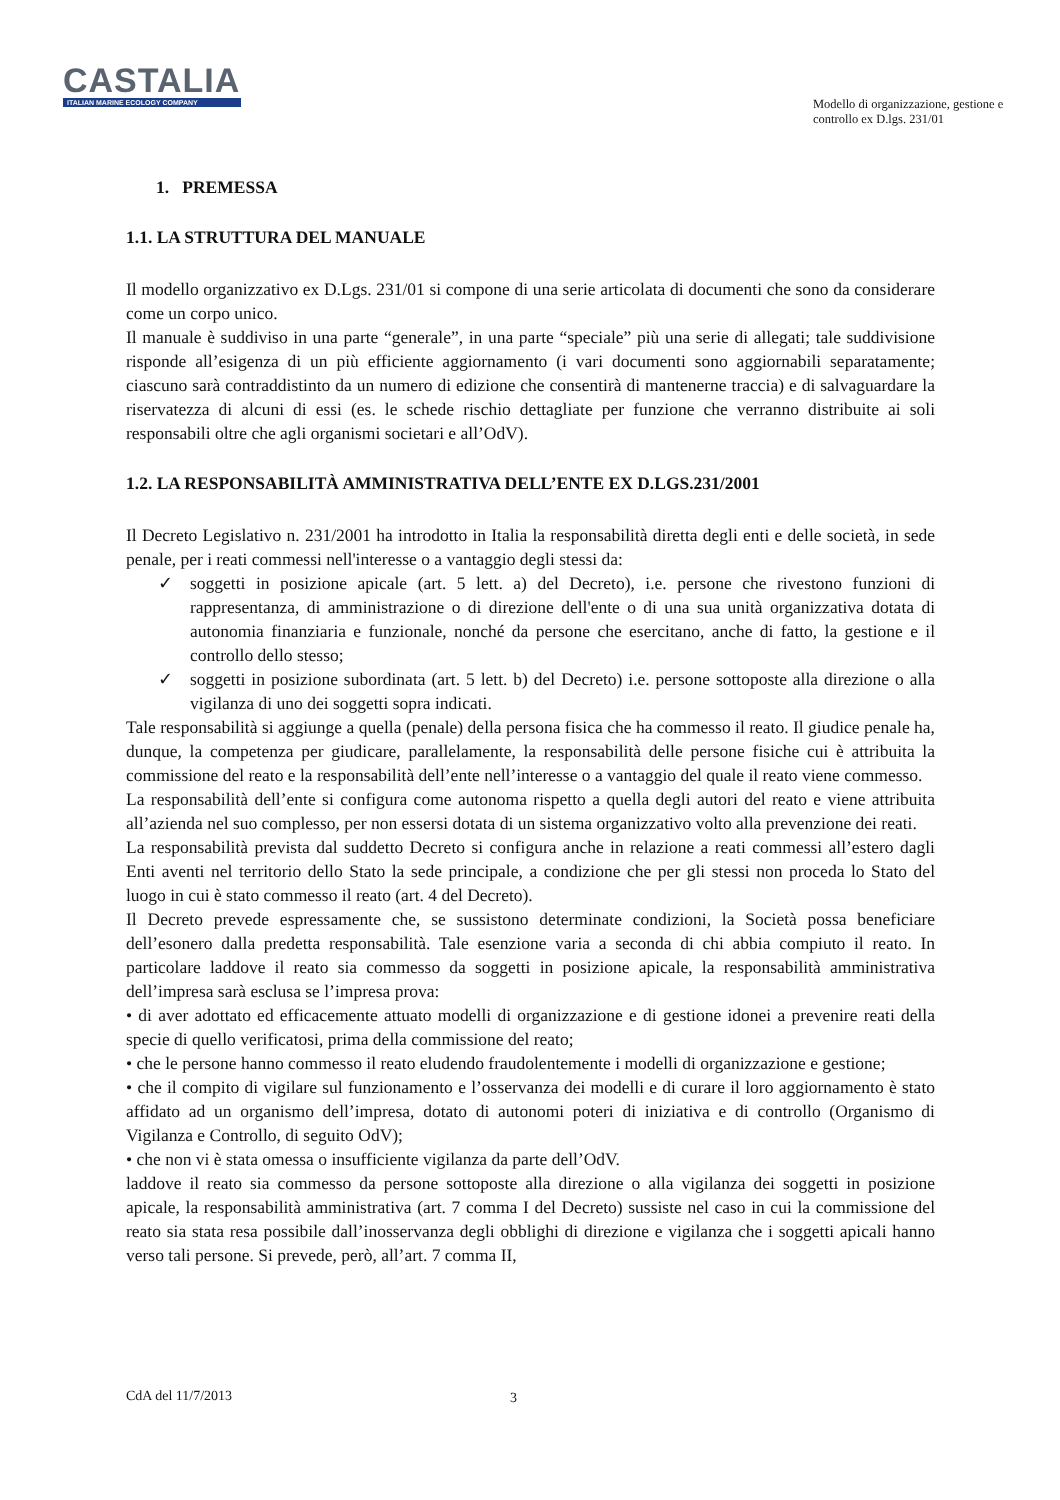CASTALIA
ITALIAN MARINE ECOLOGY COMPANY
Modello di organizzazione, gestione e controllo ex D.lgs. 231/01
1. PREMESSA
1.1. LA STRUTTURA DEL MANUALE
Il modello organizzativo ex D.Lgs. 231/01 si compone di una serie articolata di documenti che sono da considerare come un corpo unico.
Il manuale è suddiviso in una parte “generale”, in una parte “speciale” più una serie di allegati; tale suddivisione risponde all’esigenza di un più efficiente aggiornamento (i vari documenti sono aggiornabili separatamente; ciascuno sarà contraddistinto da un numero di edizione che consentirà di mantenerne traccia) e di salvaguardare la riservatezza di alcuni di essi (es. le schede rischio dettagliate per funzione che verranno distribuite ai soli responsabili oltre che agli organismi societari e all’OdV).
1.2. LA RESPONSABILITÀ AMMINISTRATIVA DELL’ENTE EX D.LGS.231/2001
Il Decreto Legislativo n. 231/2001 ha introdotto in Italia la responsabilità diretta degli enti e delle società, in sede penale, per i reati commessi nell'interesse o a vantaggio degli stessi da:
✓ soggetti in posizione apicale (art. 5 lett. a) del Decreto), i.e. persone che rivestono funzioni di rappresentanza, di amministrazione o di direzione dell'ente o di una sua unità organizzativa dotata di autonomia finanziaria e funzionale, nonché da persone che esercitano, anche di fatto, la gestione e il controllo dello stesso;
✓ soggetti in posizione subordinata (art. 5 lett. b) del Decreto) i.e. persone sottoposte alla direzione o alla vigilanza di uno dei soggetti sopra indicati.
Tale responsabilità si aggiunge a quella (penale) della persona fisica che ha commesso il reato. Il giudice penale ha, dunque, la competenza per giudicare, parallelamente, la responsabilità delle persone fisiche cui è attribuita la commissione del reato e la responsabilità dell’ente nell’interesse o a vantaggio del quale il reato viene commesso.
La responsabilità dell’ente si configura come autonoma rispetto a quella degli autori del reato e viene attribuita all’azienda nel suo complesso, per non essersi dotata di un sistema organizzativo volto alla prevenzione dei reati.
La responsabilità prevista dal suddetto Decreto si configura anche in relazione a reati commessi all’estero dagli Enti aventi nel territorio dello Stato la sede principale, a condizione che per gli stessi non proceda lo Stato del luogo in cui è stato commesso il reato (art. 4 del Decreto).
Il Decreto prevede espressamente che, se sussistono determinate condizioni, la Società possa beneficiare dell’esonero dalla predetta responsabilità. Tale esenzione varia a seconda di chi abbia compiuto il reato. In particolare laddove il reato sia commesso da soggetti in posizione apicale, la responsabilità amministrativa dell’impresa sarà esclusa se l’impresa prova:
• di aver adottato ed efficacemente attuato modelli di organizzazione e di gestione idonei a prevenire reati della specie di quello verificatosi, prima della commissione del reato;
• che le persone hanno commesso il reato eludendo fraudolentemente i modelli di organizzazione e gestione;
• che il compito di vigilare sul funzionamento e l’osservanza dei modelli e di curare il loro aggiornamento è stato affidato ad un organismo dell’impresa, dotato di autonomi poteri di iniziativa e di controllo (Organismo di Vigilanza e Controllo, di seguito OdV);
• che non vi è stata omessa o insufficiente vigilanza da parte dell’OdV.
laddove il reato sia commesso da persone sottoposte alla direzione o alla vigilanza dei soggetti in posizione apicale, la responsabilità amministrativa (art. 7 comma I del Decreto) sussiste nel caso in cui la commissione del reato sia stata resa possibile dall’inosservanza degli obblighi di direzione e vigilanza che i soggetti apicali hanno verso tali persone. Si prevede, però, all’art. 7 comma II,
CdA del 11/7/2013 3